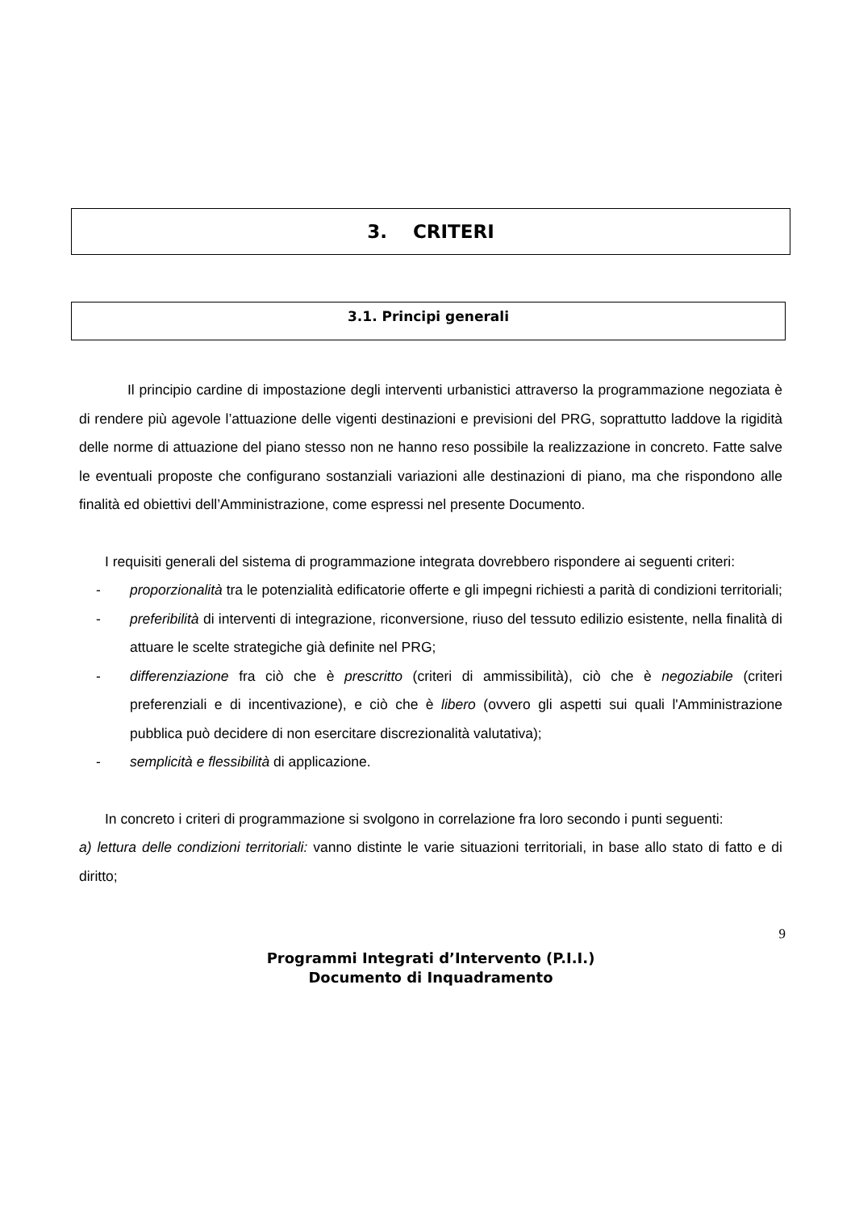3. CRITERI
3.1. Principi generali
Il principio cardine di impostazione degli interventi urbanistici attraverso la programmazione negoziata è di rendere più agevole l’attuazione delle vigenti destinazioni e previsioni del PRG, soprattutto laddove la rigidità delle norme di attuazione del piano stesso non ne hanno reso possibile la realizzazione in concreto. Fatte salve le eventuali proposte che configurano sostanziali variazioni alle destinazioni di piano, ma che rispondono alle finalità ed obiettivi dell’Amministrazione, come espressi nel presente Documento.
I requisiti generali del sistema di programmazione integrata dovrebbero rispondere ai seguenti criteri:
- proporzionalità tra le potenzialità edificatorie offerte e gli impegni richiesti a parità di condizioni territoriali;
- preferibilità di interventi di integrazione, riconversione, riuso del tessuto edilizio esistente, nella finalità di attuare le scelte strategiche già definite nel PRG;
- differenziazione fra ciò che è prescritto (criteri di ammissibilità), ciò che è negoziabile (criteri preferenziali e di incentivazione), e ciò che è libero (ovvero gli aspetti sui quali l'Amministrazione pubblica può decidere di non esercitare discrezionalità valutativa);
- semplicità e flessibilità di applicazione.
In concreto i criteri di programmazione si svolgono in correlazione fra loro secondo i punti seguenti:
a) lettura delle condizioni territoriali: vanno distinte le varie situazioni territoriali, in base allo stato di fatto e di diritto;
9
Programmi Integrati d’Intervento (P.I.I.)
Documento di Inquadramento